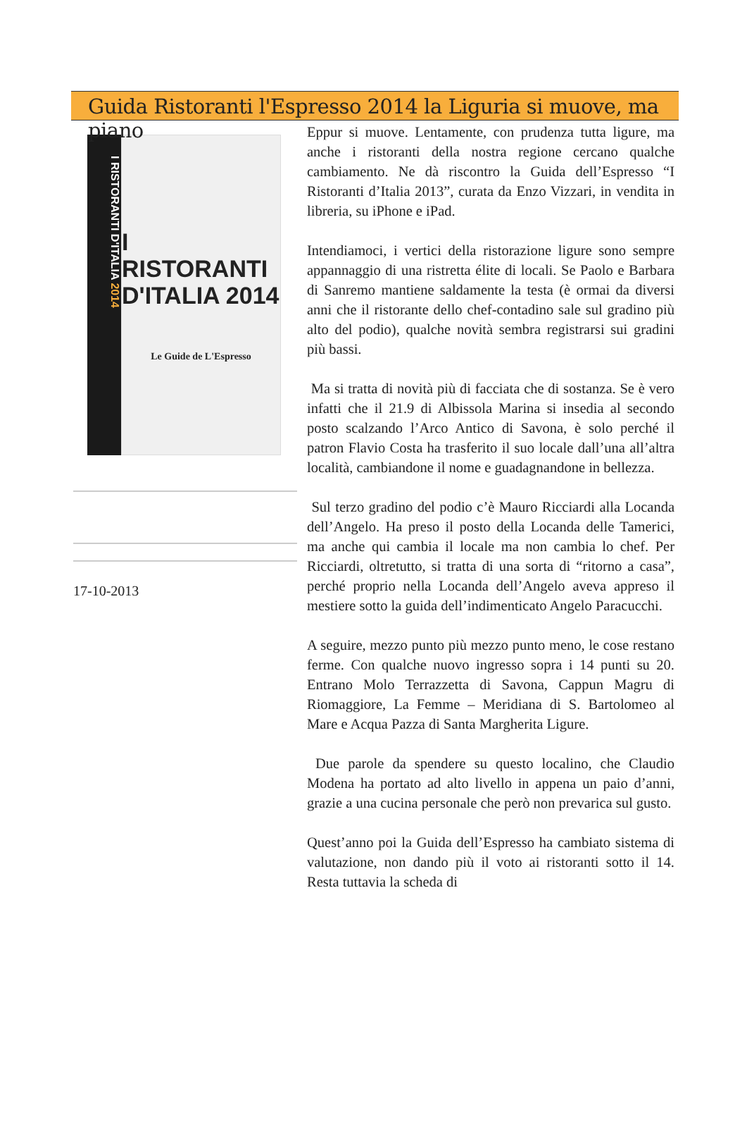Guida Ristoranti l'Espresso 2014 la Liguria si muove, ma piano
I RISTORANTI D'ITALIA 2014
I RISTORANTI
D'ITALIA 2014
Le Guide de L'Espresso
17-10-2013
Eppur si muove. Lentamente, con prudenza tutta ligure, ma anche i ristoranti della nostra regione cercano qualche cambiamento. Ne dà riscontro la Guida dell’Espresso “I Ristoranti d’Italia 2013”, curata da Enzo Vizzari, in vendita in libreria, su iPhone e iPad.
Intendiamoci, i vertici della ristorazione ligure sono sempre appannaggio di una ristretta élite di locali. Se Paolo e Barbara di Sanremo mantiene saldamente la testa (è ormai da diversi anni che il ristorante dello chef-contadino sale sul gradino più alto del podio), qualche novità sembra registrarsi sui gradini più bassi.
Ma si tratta di novità più di facciata che di sostanza. Se è vero infatti che il 21.9 di Albissola Marina si insedia al secondo posto scalzando l’Arco Antico di Savona, è solo perché il patron Flavio Costa ha trasferito il suo locale dall’una all’altra località, cambiandone il nome e guadagnandone in bellezza.
Sul terzo gradino del podio c’è Mauro Ricciardi alla Locanda dell’Angelo. Ha preso il posto della Locanda delle Tamerici, ma anche qui cambia il locale ma non cambia lo chef. Per Ricciardi, oltretutto, si tratta di una sorta di “ritorno a casa”, perché proprio nella Locanda dell’Angelo aveva appreso il mestiere sotto la guida dell’indimenticato Angelo Paracucchi.
A seguire, mezzo punto più mezzo punto meno, le cose restano ferme. Con qualche nuovo ingresso sopra i 14 punti su 20. Entrano Molo Terrazzetta di Savona, Cappun Magru di Riomaggiore, La Femme – Meridiana di S. Bartolomeo al Mare e Acqua Pazza di Santa Margherita Ligure.
Due parole da spendere su questo localino, che Claudio Modena ha portato ad alto livello in appena un paio d’anni, grazie a una cucina personale che però non prevarica sul gusto.
Quest’anno poi la Guida dell’Espresso ha cambiato sistema di valutazione, non dando più il voto ai ristoranti sotto il 14. Resta tuttavia la scheda di